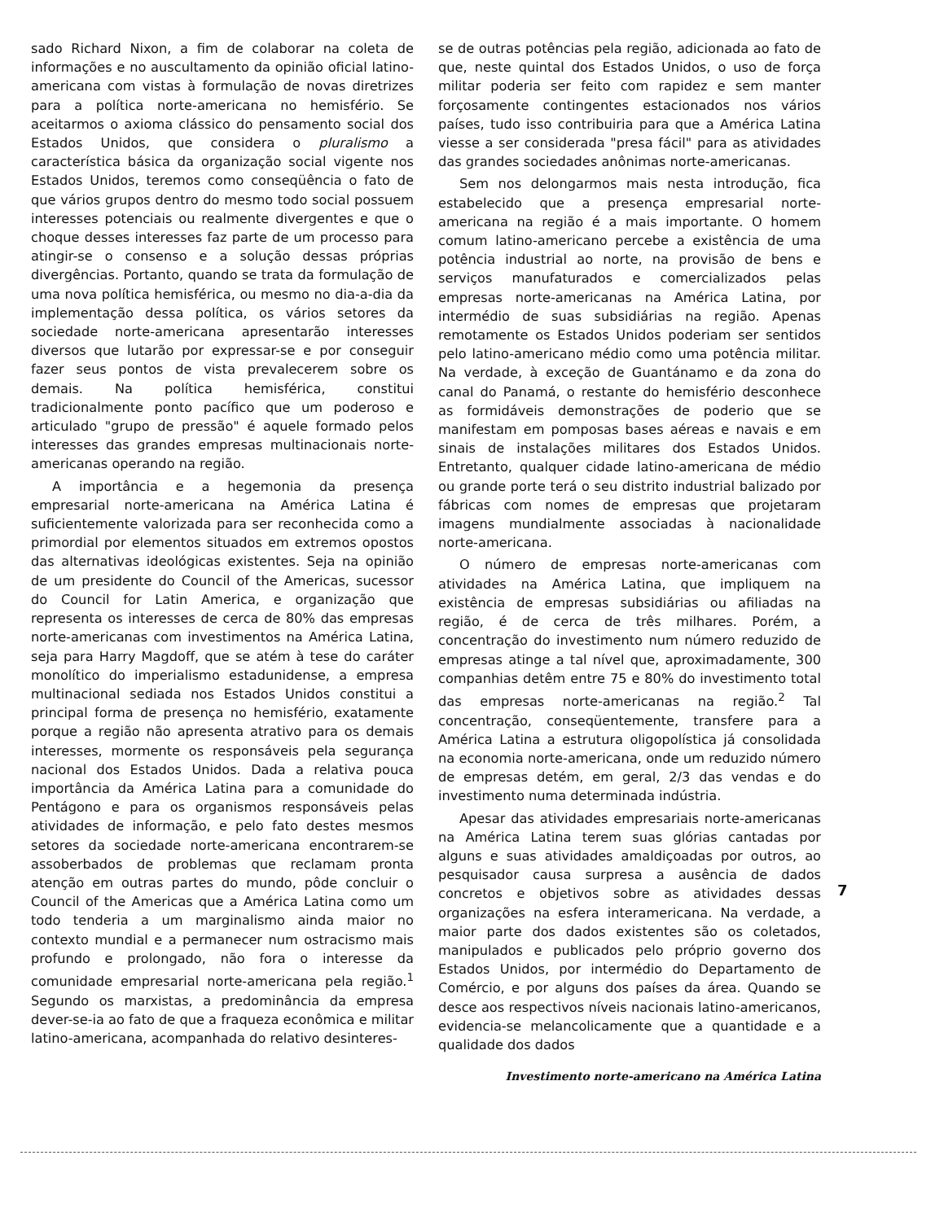sado Richard Nixon, a fim de colaborar na coleta de informações e no auscultamento da opinião oficial latino-americana com vistas à formulação de novas diretrizes para a política norte-americana no hemisfério. Se aceitarmos o axioma clássico do pensamento social dos Estados Unidos, que considera o pluralismo a característica básica da organização social vigente nos Estados Unidos, teremos como conseqüência o fato de que vários grupos dentro do mesmo todo social possuem interesses potenciais ou realmente divergentes e que o choque desses interesses faz parte de um processo para atingir-se o consenso e a solução dessas próprias divergências. Portanto, quando se trata da formulação de uma nova política hemisférica, ou mesmo no dia-a-dia da implementação dessa política, os vários setores da sociedade norte-americana apresentarão interesses diversos que lutarão por expressar-se e por conseguir fazer seus pontos de vista prevalecerem sobre os demais. Na política hemisférica, constitui tradicionalmente ponto pacífico que um poderoso e articulado "grupo de pressão" é aquele formado pelos interesses das grandes empresas multinacionais norte-americanas operando na região.
A importância e a hegemonia da presença empresarial norte-americana na América Latina é suficientemente valorizada para ser reconhecida como a primordial por elementos situados em extremos opostos das alternativas ideológicas existentes. Seja na opinião de um presidente do Council of the Americas, sucessor do Council for Latin America, e organização que representa os interesses de cerca de 80% das empresas norte-americanas com investimentos na América Latina, seja para Harry Magdoff, que se atém à tese do caráter monolítico do imperialismo estadunidense, a empresa multinacional sediada nos Estados Unidos constitui a principal forma de presença no hemisfério, exatamente porque a região não apresenta atrativo para os demais interesses, mormente os responsáveis pela segurança nacional dos Estados Unidos. Dada a relativa pouca importância da América Latina para a comunidade do Pentágono e para os organismos responsáveis pelas atividades de informação, e pelo fato destes mesmos setores da sociedade norte-americana encontrarem-se assoberbados de problemas que reclamam pronta atenção em outras partes do mundo, pôde concluir o Council of the Americas que a América Latina como um todo tenderia a um marginalismo ainda maior no contexto mundial e a permanecer num ostracismo mais profundo e prolongado, não fora o interesse da comunidade empresarial norte-americana pela região.<sup>1</sup> Segundo os marxistas, a predominância da empresa dever-se-ia ao fato de que a fraqueza econômica e militar latino-americana, acompanhada do relativo desinteres-
se de outras potências pela região, adicionada ao fato de que, neste quintal dos Estados Unidos, o uso de força militar poderia ser feito com rapidez e sem manter forçosamente contingentes estacionados nos vários países, tudo isso contribuiria para que a América Latina viesse a ser considerada "presa fácil" para as atividades das grandes sociedades anônimas norte-americanas.
Sem nos delongarmos mais nesta introdução, fica estabelecido que a presença empresarial norte-americana na região é a mais importante. O homem comum latino-americano percebe a existência de uma potência industrial ao norte, na provisão de bens e serviços manufaturados e comercializados pelas empresas norte-americanas na América Latina, por intermédio de suas subsidiárias na região. Apenas remotamente os Estados Unidos poderiam ser sentidos pelo latino-americano médio como uma potência militar. Na verdade, à exceção de Guantánamo e da zona do canal do Panamá, o restante do hemisfério desconhece as formidáveis demonstrações de poderio que se manifestam em pomposas bases aéreas e navais e em sinais de instalações militares dos Estados Unidos. Entretanto, qualquer cidade latino-americana de médio ou grande porte terá o seu distrito industrial balizado por fábricas com nomes de empresas que projetaram imagens mundialmente associadas à nacionalidade norte-americana.
O número de empresas norte-americanas com atividades na América Latina, que impliquem na existência de empresas subsidiárias ou afiliadas na região, é de cerca de três milhares. Porém, a concentração do investimento num número reduzido de empresas atinge a tal nível que, aproximadamente, 300 companhias detêm entre 75 e 80% do investimento total das empresas norte-americanas na região.<sup>2</sup> Tal concentração, conseqüentemente, transfere para a América Latina a estrutura oligopolística já consolidada na economia norte-americana, onde um reduzido número de empresas detém, em geral, 2/3 das vendas e do investimento numa determinada indústria.
Apesar das atividades empresariais norte-americanas na América Latina terem suas glórias cantadas por alguns e suas atividades amaldiçoadas por outros, ao pesquisador causa surpresa a ausência de dados concretos e objetivos sobre as atividades dessas organizações na esfera interamericana. Na verdade, a maior parte dos dados existentes são os coletados, manipulados e publicados pelo próprio governo dos Estados Unidos, por intermédio do Departamento de Comércio, e por alguns dos países da área. Quando se desce aos respectivos níveis nacionais latino-americanos, evidencia-se melancolicamente que a quantidade e a qualidade dos dados
Investimento norte-americano na América Latina
7